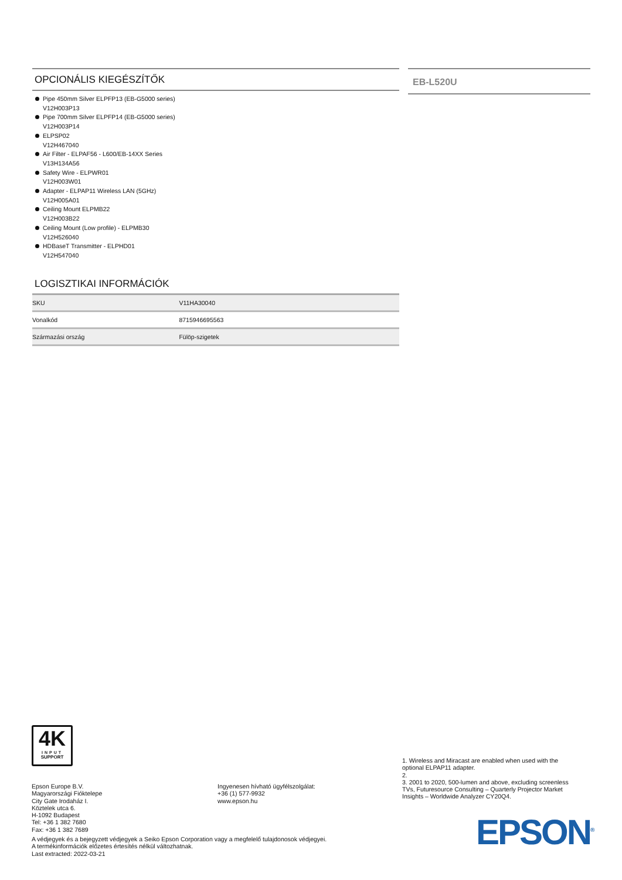OPCIONÁLIS KIEGÉSZÍTŐK
Pipe 450mm Silver ELPFP13 (EB-G5000 series)
V12H003P13
Pipe 700mm Silver ELPFP14 (EB-G5000 series)
V12H003P14
ELPSP02
V12H467040
Air Filter - ELPAF56 - L600/EB-14XX Series
V13H134A56
Safety Wire - ELPWR01
V12H003W01
Adapter - ELPAP11 Wireless LAN (5GHz)
V12H005A01
Ceiling Mount ELPMB22
V12H003B22
Ceiling Mount (Low profile) - ELPMB30
V12H526040
HDBaseT Transmitter - ELPHD01
V12H547040
LOGISZTIKAI INFORMÁCIÓK
| SKU | V11HA30040 |
| Vonalkód | 8715946695563 |
| Származási ország | Fülöp-szigetek |
EB-L520U
4K
INPUT
SUPPORT
1. Wireless and Miracast are enabled when used with the optional ELPAP11 adapter.
2.
3. 2001 to 2020, 500-lumen and above, excluding screenless TVs, Futuresource Consulting – Quarterly Projector Market Insights – Worldwide Analyzer CY20Q4.
Epson Europe B.V.
Magyarországi Fióktelepe
City Gate Irodaház I.
Köztelek utca 6.
H-1092 Budapest
Tel: +36 1 382 7680
Fax: +36 1 382 7689
Ingyenesen hívható ügyfélszolgálat:
+36 (1) 577-9932
www.epson.hu
A védjegyek és a bejegyzett védjegyek a Seiko Epson Corporation vagy a megfelelő tulajdonosok védjegyei.
A termékinformációk előzetes értesítés nélkül változhatnak.
Last extracted: 2022-03-21
EPSON<sup>®</sup>